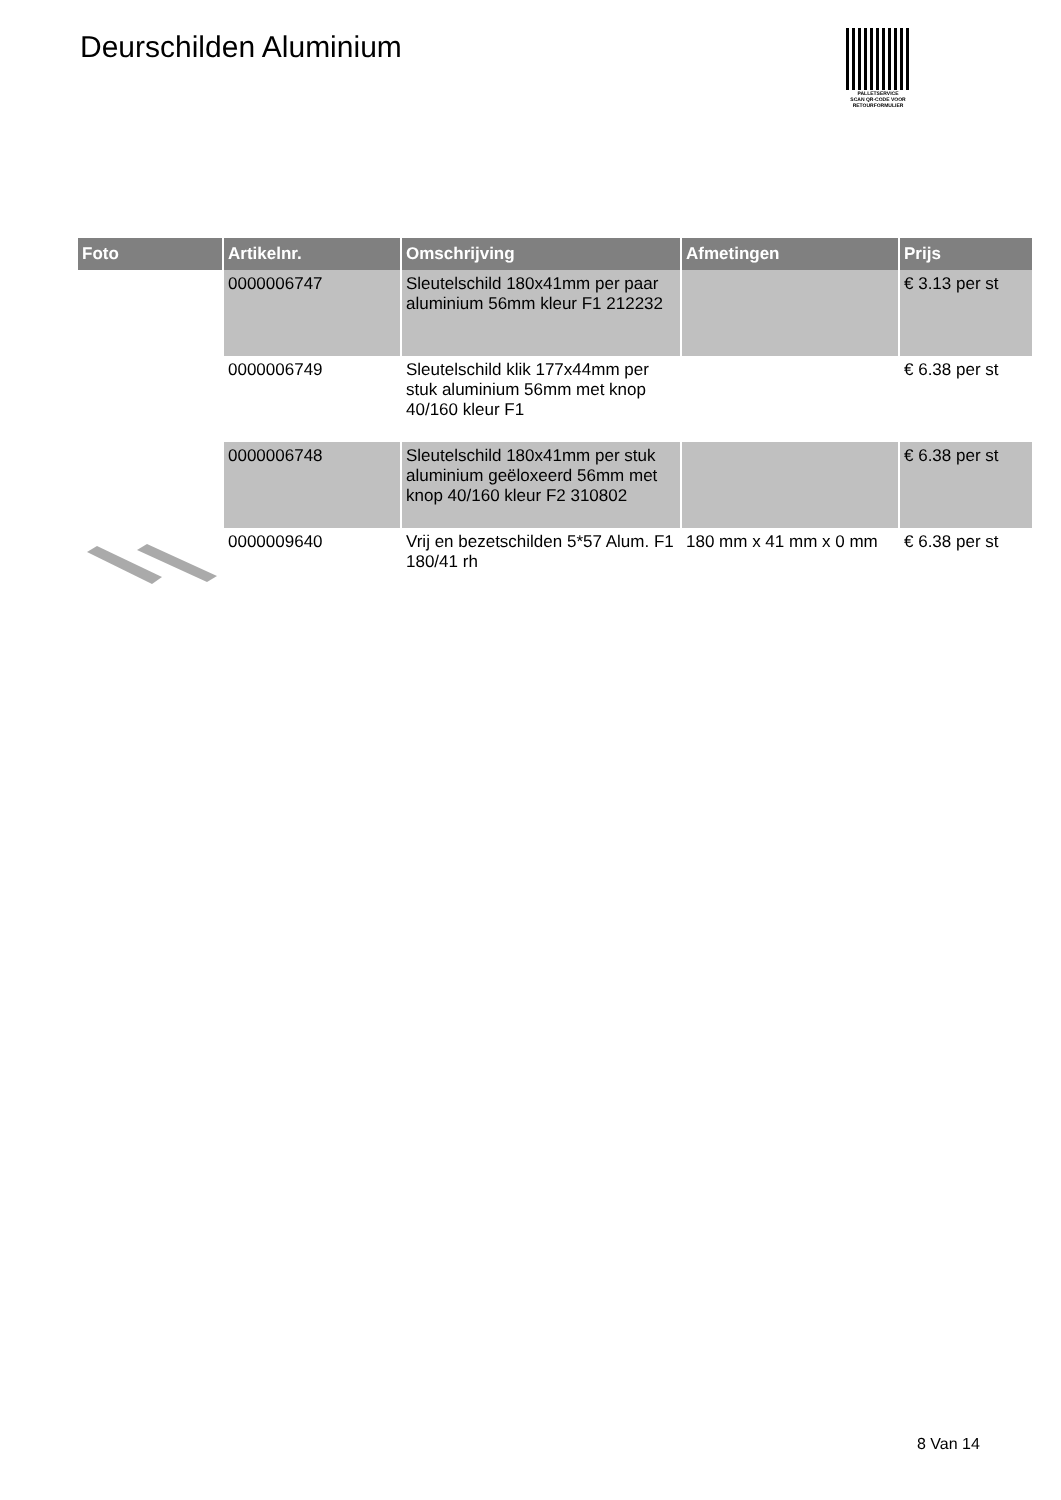Deurschilden Aluminium
PALLETSERVICE
SCAN QR-CODE VOOR RETOURFORMULIER
| Foto | Artikelnr. | Omschrijving | Afmetingen | Prijs |
| --- | --- | --- | --- | --- |
| | 0000006747 | Sleutelschild 180x41mm per paar aluminium 56mm kleur F1 212232 | | € 3.13 per st |
| | 0000006749 | Sleutelschild klik 177x44mm per stuk aluminium 56mm met knop 40/160 kleur F1 | | € 6.38 per st |
| | 0000006748 | Sleutelschild 180x41mm per stuk aluminium geëloxeerd 56mm met knop 40/160 kleur F2 310802 | | € 6.38 per st |
| | 0000009640 | Vrij en bezetschilden 5*57 Alum. F1 180/41 rh | 180 mm x 41 mm x 0 mm | € 6.38 per st |
8 Van 14